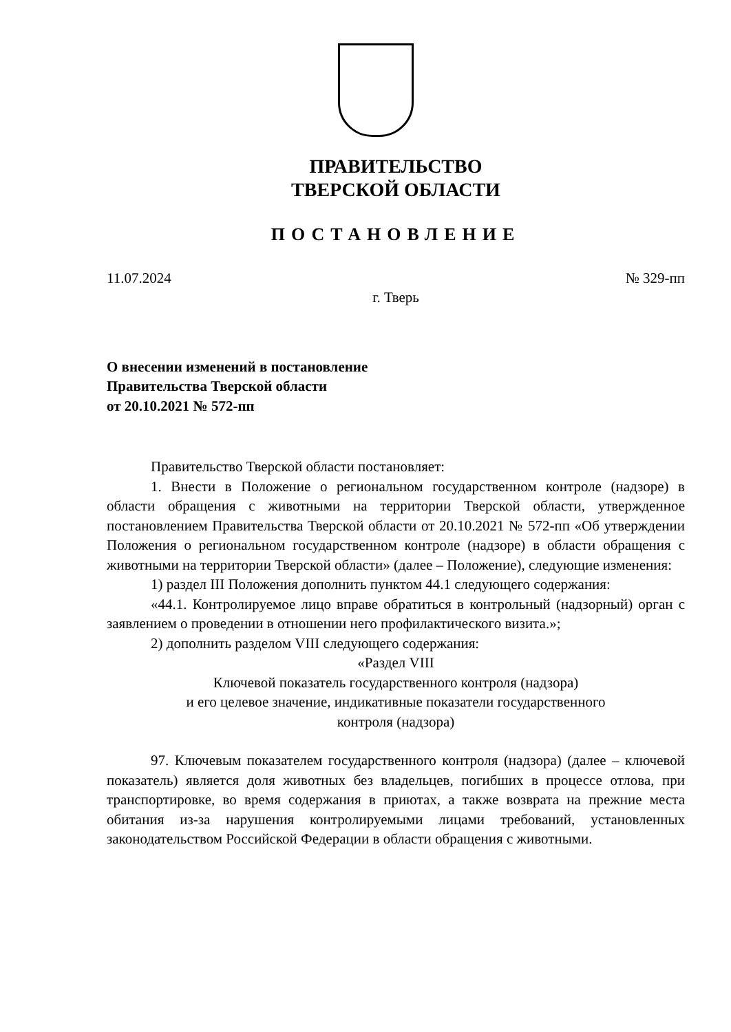ПРАВИТЕЛЬСТВО
ТВЕРСКОЙ ОБЛАСТИ
ПОСТАНОВЛЕНИЕ
11.07.2024 № 329-пп
г. Тверь
О внесении изменений в постановление
Правительства Тверской области
от 20.10.2021 № 572-пп
Правительство Тверской области постановляет:
1. Внести в Положение о региональном государственном контроле (надзоре) в области обращения с животными на территории Тверской области, утвержденное постановлением Правительства Тверской области от 20.10.2021 № 572-пп «Об утверждении Положения о региональном государственном контроле (надзоре) в области обращения с животными на территории Тверской области» (далее – Положение), следующие изменения:
1) раздел III Положения дополнить пунктом 44.1 следующего содержания:
«44.1. Контролируемое лицо вправе обратиться в контрольный (надзорный) орган с заявлением о проведении в отношении него профилактического визита.»;
2) дополнить разделом VIII следующего содержания:
«Раздел VIII
Ключевой показатель государственного контроля (надзора)
и его целевое значение, индикативные показатели государственного
контроля (надзора)
97. Ключевым показателем государственного контроля (надзора) (далее – ключевой показатель) является доля животных без владельцев, погибших в процессе отлова, при транспортировке, во время содержания в приютах, а также возврата на прежние места обитания из-за нарушения контролируемыми лицами требований, установленных законодательством Российской Федерации в области обращения с животными.